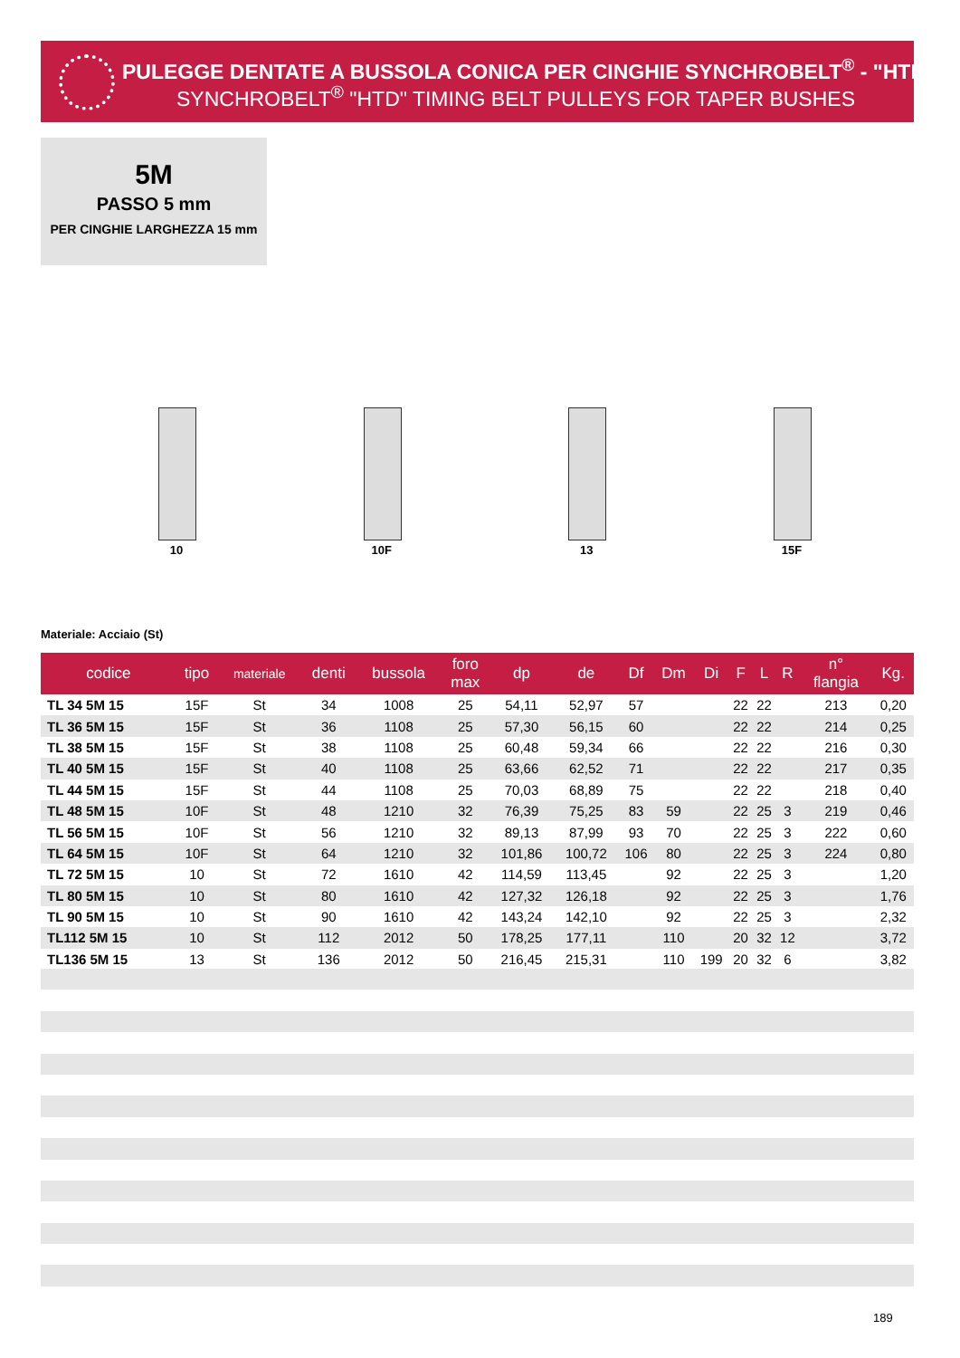PULEGGE DENTATE A BUSSOLA CONICA PER CINGHIE SYNCHROBELT<sup>®</sup> - "HTD"
SYNCHROBELT<sup>®</sup> "HTD" TIMING BELT PULLEYS FOR TAPER BUSHES
5M
PASSO 5 mm
PER CINGHIE LARGHEZZA 15 mm
10 10F 13 15F
Materiale: Acciaio (St)
| codice | tipo | materiale | denti | bussola | foro max | dp | de | Df | Dm | Di | F | L | R | n° flangia | Kg. |
| --- | --- | --- | --- | --- | --- | --- | --- | --- | --- | --- | --- | --- | --- | --- | --- |
| TL 34 5M 15 | 15F | St | 34 | 1008 | 25 | 54,11 | 52,97 | 57 | | | 22 | 22 | | 213 | 0,20 |
| TL 36 5M 15 | 15F | St | 36 | 1108 | 25 | 57,30 | 56,15 | 60 | | | 22 | 22 | | 214 | 0,25 |
| TL 38 5M 15 | 15F | St | 38 | 1108 | 25 | 60,48 | 59,34 | 66 | | | 22 | 22 | | 216 | 0,30 |
| TL 40 5M 15 | 15F | St | 40 | 1108 | 25 | 63,66 | 62,52 | 71 | | | 22 | 22 | | 217 | 0,35 |
| TL 44 5M 15 | 15F | St | 44 | 1108 | 25 | 70,03 | 68,89 | 75 | | | 22 | 22 | | 218 | 0,40 |
| TL 48 5M 15 | 10F | St | 48 | 1210 | 32 | 76,39 | 75,25 | 83 | 59 | | 22 | 25 | 3 | 219 | 0,46 |
| TL 56 5M 15 | 10F | St | 56 | 1210 | 32 | 89,13 | 87,99 | 93 | 70 | | 22 | 25 | 3 | 222 | 0,60 |
| TL 64 5M 15 | 10F | St | 64 | 1210 | 32 | 101,86 | 100,72 | 106 | 80 | | 22 | 25 | 3 | 224 | 0,80 |
| TL 72 5M 15 | 10 | St | 72 | 1610 | 42 | 114,59 | 113,45 | | 92 | | 22 | 25 | 3 | | 1,20 |
| TL 80 5M 15 | 10 | St | 80 | 1610 | 42 | 127,32 | 126,18 | | 92 | | 22 | 25 | 3 | | 1,76 |
| TL 90 5M 15 | 10 | St | 90 | 1610 | 42 | 143,24 | 142,10 | | 92 | | 22 | 25 | 3 | | 2,32 |
| TL112 5M 15 | 10 | St | 112 | 2012 | 50 | 178,25 | 177,11 | | 110 | | 20 | 32 | 12 | | 3,72 |
| TL136 5M 15 | 13 | St | 136 | 2012 | 50 | 216,45 | 215,31 | | 110 | 199 | 20 | 32 | 6 | | 3,82 |
189